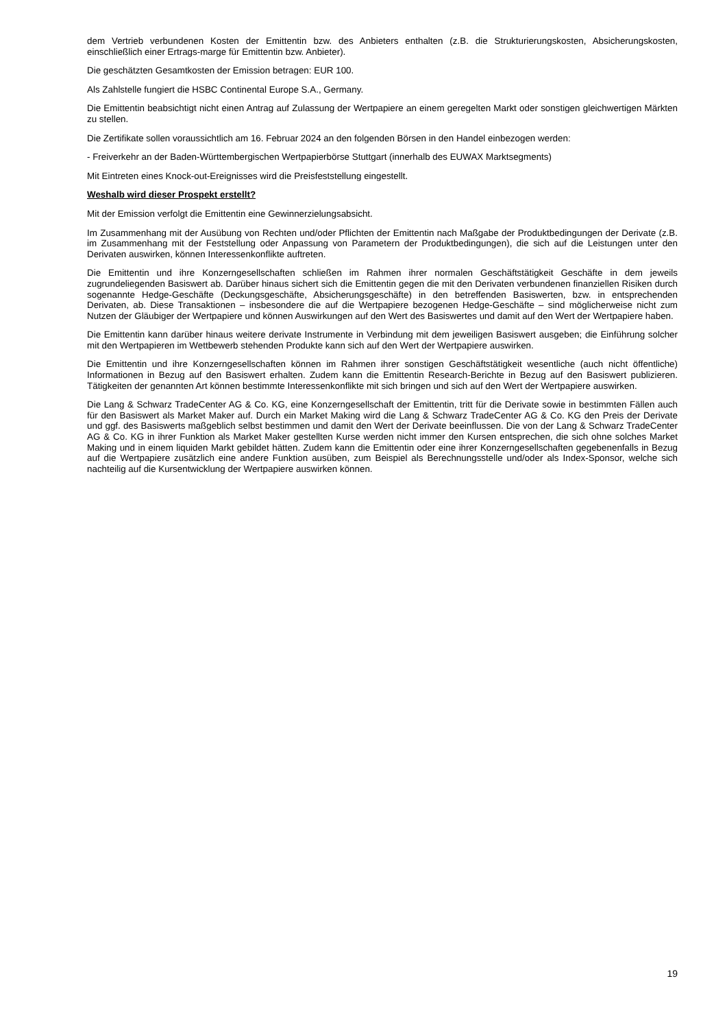dem Vertrieb verbundenen Kosten der Emittentin bzw. des Anbieters enthalten (z.B. die Strukturierungskosten, Absicherungskosten, einschließlich einer Ertrags-marge für Emittentin bzw. Anbieter).
Die geschätzten Gesamtkosten der Emission betragen: EUR 100.
Als Zahlstelle fungiert die HSBC Continental Europe S.A., Germany.
Die Emittentin beabsichtigt nicht einen Antrag auf Zulassung der Wertpapiere an einem geregelten Markt oder sonstigen gleichwertigen Märkten zu stellen.
Die Zertifikate sollen voraussichtlich am 16. Februar 2024 an den folgenden Börsen in den Handel einbezogen werden:
- Freiverkehr an der Baden-Württembergischen Wertpapierbörse Stuttgart (innerhalb des EUWAX Marktsegments)
Mit Eintreten eines Knock-out-Ereignisses wird die Preisfeststellung eingestellt.
Weshalb wird dieser Prospekt erstellt?
Mit der Emission verfolgt die Emittentin eine Gewinnerzielungsabsicht.
Im Zusammenhang mit der Ausübung von Rechten und/oder Pflichten der Emittentin nach Maßgabe der Produktbedingungen der Derivate (z.B. im Zusammenhang mit der Feststellung oder Anpassung von Parametern der Produktbedingungen), die sich auf die Leistungen unter den Derivaten auswirken, können Interessenkonflikte auftreten.
Die Emittentin und ihre Konzerngesellschaften schließen im Rahmen ihrer normalen Geschäftstätigkeit Geschäfte in dem jeweils zugrundeliegenden Basiswert ab. Darüber hinaus sichert sich die Emittentin gegen die mit den Derivaten verbundenen finanziellen Risiken durch sogenannte Hedge-Geschäfte (Deckungsgeschäfte, Absicherungsgeschäfte) in den betreffenden Basiswerten, bzw. in entsprechenden Derivaten, ab. Diese Transaktionen – insbesondere die auf die Wertpapiere bezogenen Hedge-Geschäfte – sind möglicherweise nicht zum Nutzen der Gläubiger der Wertpapiere und können Auswirkungen auf den Wert des Basiswertes und damit auf den Wert der Wertpapiere haben.
Die Emittentin kann darüber hinaus weitere derivate Instrumente in Verbindung mit dem jeweiligen Basiswert ausgeben; die Einführung solcher mit den Wertpapieren im Wettbewerb stehenden Produkte kann sich auf den Wert der Wertpapiere auswirken.
Die Emittentin und ihre Konzerngesellschaften können im Rahmen ihrer sonstigen Geschäftstätigkeit wesentliche (auch nicht öffentliche) Informationen in Bezug auf den Basiswert erhalten. Zudem kann die Emittentin Research-Berichte in Bezug auf den Basiswert publizieren. Tätigkeiten der genannten Art können bestimmte Interessenkonflikte mit sich bringen und sich auf den Wert der Wertpapiere auswirken.
Die Lang & Schwarz TradeCenter AG & Co. KG, eine Konzerngesellschaft der Emittentin, tritt für die Derivate sowie in bestimmten Fällen auch für den Basiswert als Market Maker auf. Durch ein Market Making wird die Lang & Schwarz TradeCenter AG & Co. KG den Preis der Derivate und ggf. des Basiswerts maßgeblich selbst bestimmen und damit den Wert der Derivate beeinflussen. Die von der Lang & Schwarz TradeCenter AG & Co. KG in ihrer Funktion als Market Maker gestellten Kurse werden nicht immer den Kursen entsprechen, die sich ohne solches Market Making und in einem liquiden Markt gebildet hätten. Zudem kann die Emittentin oder eine ihrer Konzerngesellschaften gegebenenfalls in Bezug auf die Wertpapiere zusätzlich eine andere Funktion ausüben, zum Beispiel als Berechnungsstelle und/oder als Index-Sponsor, welche sich nachteilig auf die Kursentwicklung der Wertpapiere auswirken können.
19